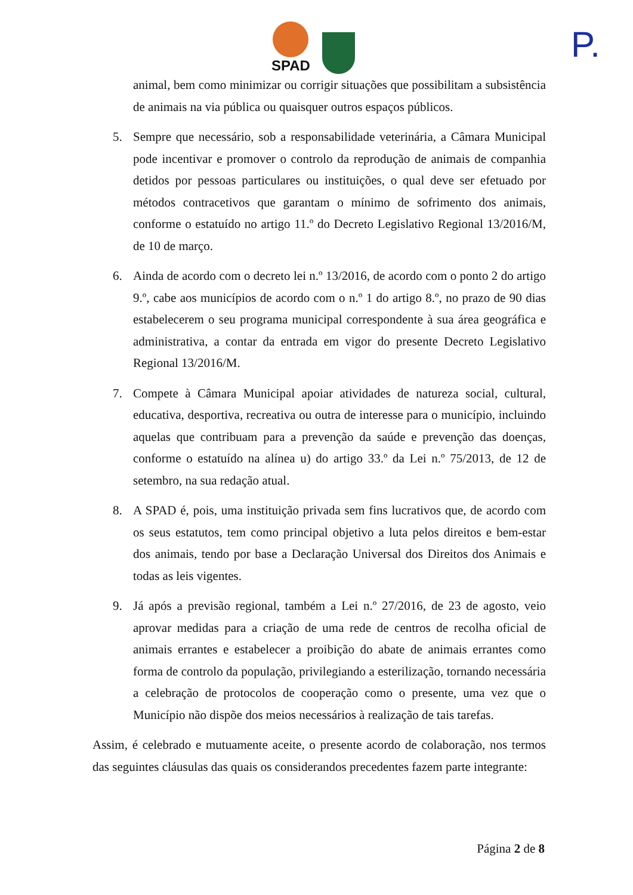SPAD P.
animal, bem como minimizar ou corrigir situações que possibilitam a subsistência de animais na via pública ou quaisquer outros espaços públicos.
5. Sempre que necessário, sob a responsabilidade veterinária, a Câmara Municipal pode incentivar e promover o controlo da reprodução de animais de companhia detidos por pessoas particulares ou instituições, o qual deve ser efetuado por métodos contracetivos que garantam o mínimo de sofrimento dos animais, conforme o estatuído no artigo 11.º do Decreto Legislativo Regional 13/2016/M, de 10 de março.
6. Ainda de acordo com o decreto lei n.º 13/2016, de acordo com o ponto 2 do artigo 9.º, cabe aos municípios de acordo com o n.º 1 do artigo 8.º, no prazo de 90 dias estabelecerem o seu programa municipal correspondente à sua área geográfica e administrativa, a contar da entrada em vigor do presente Decreto Legislativo Regional 13/2016/M.
7. Compete à Câmara Municipal apoiar atividades de natureza social, cultural, educativa, desportiva, recreativa ou outra de interesse para o município, incluindo aquelas que contribuam para a prevenção da saúde e prevenção das doenças, conforme o estatuído na alínea u) do artigo 33.º da Lei n.º 75/2013, de 12 de setembro, na sua redação atual.
8. A SPAD é, pois, uma instituição privada sem fins lucrativos que, de acordo com os seus estatutos, tem como principal objetivo a luta pelos direitos e bem-estar dos animais, tendo por base a Declaração Universal dos Direitos dos Animais e todas as leis vigentes.
9. Já após a previsão regional, também a Lei n.º 27/2016, de 23 de agosto, veio aprovar medidas para a criação de uma rede de centros de recolha oficial de animais errantes e estabelecer a proibição do abate de animais errantes como forma de controlo da população, privilegiando a esterilização, tornando necessária a celebração de protocolos de cooperação como o presente, uma vez que o Município não dispõe dos meios necessários à realização de tais tarefas.
Assim, é celebrado e mutuamente aceite, o presente acordo de colaboração, nos termos das seguintes cláusulas das quais os considerandos precedentes fazem parte integrante:
Página 2 de 8